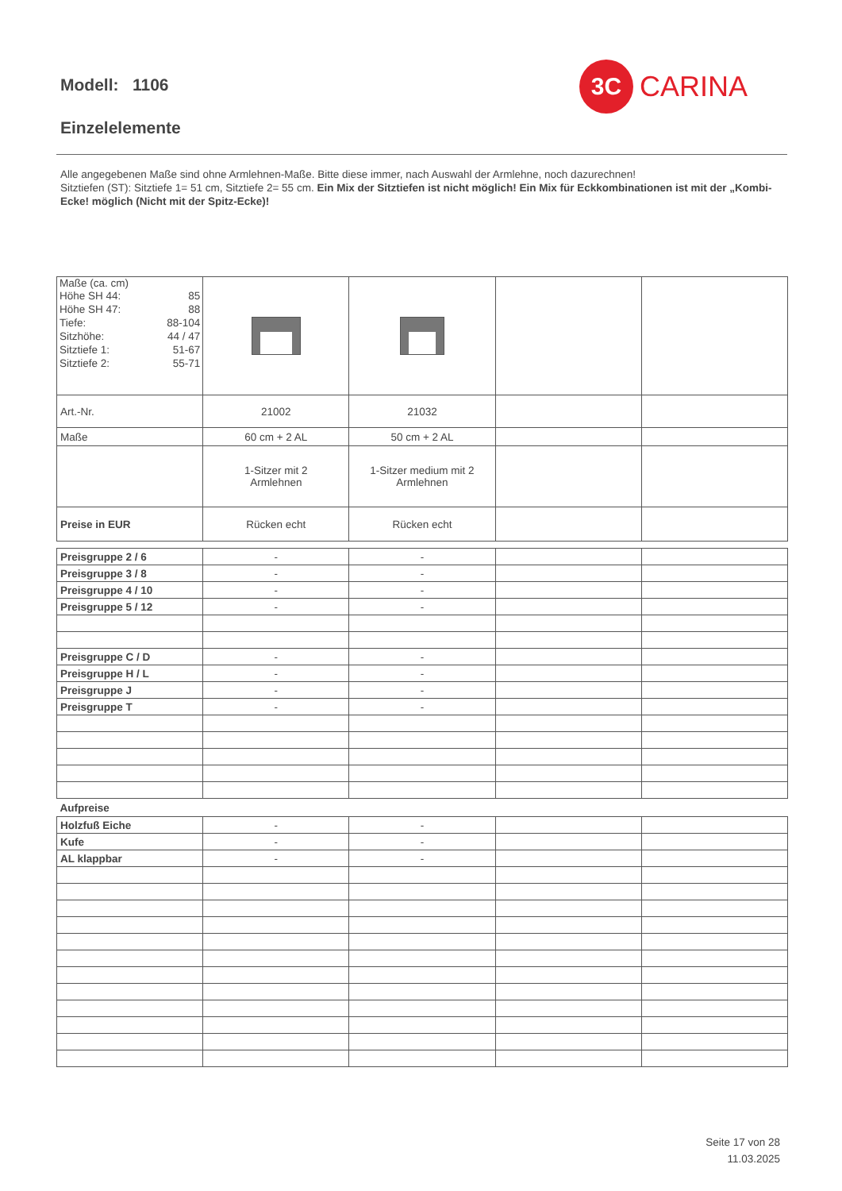Modell: 1106
Einzelelemente
3C
CARINA
Alle angegebenen Maße sind ohne Armlehnen-Maße. Bitte diese immer, nach Auswahl der Armlehne, noch dazurechnen!
Sitztiefen (ST): Sitztiefe 1= 51 cm, Sitztiefe 2= 55 cm. Ein Mix der Sitztiefen ist nicht möglich! Ein Mix für Eckkombinationen ist mit der „Kombi-Ecke! möglich (Nicht mit der Spitz-Ecke)!
| Maße (ca. cm) Höhe SH 44: 85 Höhe SH 47: 88 Tiefe: 88-104 Sitzhöhe: 44 / 47 Sitztiefe 1: 51-67 Sitztiefe 2: 55-71 | | | | |
| Art.-Nr. | 21002 | 21032 | | |
| Maße | 60 cm + 2 AL | 50 cm + 2 AL | | |
| | 1-Sitzer mit 2 Armlehnen | 1-Sitzer medium mit 2 Armlehnen | | |
| Preise in EUR | Rücken echt | Rücken echt | | |
| Preisgruppe 2 / 6 | - | - | | |
| Preisgruppe 3 / 8 | - | - | | |
| Preisgruppe 4 / 10 | - | - | | |
| Preisgruppe 5 / 12 | - | - | | |
| Preisgruppe C / D | - | - | | |
| Preisgruppe H / L | - | - | | |
| Preisgruppe J | - | - | | |
| Preisgruppe T | - | - | | |
| Aufpreise | | | | |
| Holzfuß Eiche | - | - | | |
| Kufe | - | - | | |
| AL klappbar | - | - | | |
Seite 17 von 28
11.03.2025